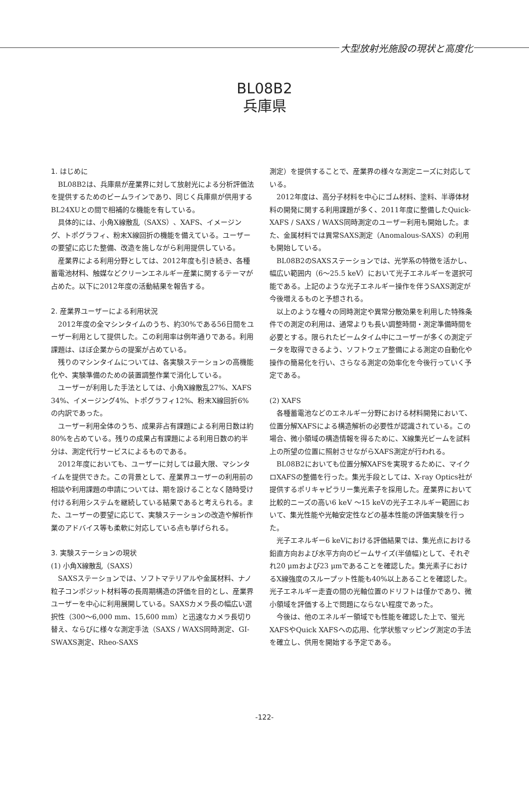大型放射光施設の現状と高度化
BL08B2
兵庫県
1. はじめに
BL08B2は、兵庫県が産業界に対して放射光による分析評価法を提供するためのビームラインであり、同じく兵庫県が供用するBL24XUとの間で相補的な機能を有している。
具体的には、小角X線散乱（SAXS）、XAFS、イメージング、トポグラフィ、粉末X線回折の機能を備えている。ユーザーの要望に応じた整備、改造を施しながら利用提供している。
産業界による利用分野としては、2012年度も引き続き、各種蓄電池材料、触媒などクリーンエネルギー産業に関するテーマが占めた。以下に2012年度の活動結果を報告する。
2. 産業界ユーザーによる利用状況
2012年度の全マシンタイムのうち、約30%である56日間をユーザー利用として提供した。この利用率は例年通りである。利用課題は、ほぼ企業からの提案が占めている。
残りのマシンタイムについては、各実験ステーションの高機能化や、実験準備のための装置調整作業で消化している。
ユーザーが利用した手法としては、小角X線散乱27%、XAFS 34%、イメージング4%、トポグラフィ12%、粉末X線回折6%の内訳であった。
ユーザー利用全体のうち、成果非占有課題による利用日数は約80%を占めている。残りの成果占有課題による利用日数の約半分は、測定代行サービスによるものである。
2012年度においても、ユーザーに対しては最大限、マシンタイムを提供できた。この背景として、産業界ユーザーの利用前の相談や利用課題の申請については、期を設けることなく随時受け付ける利用システムを継続している結果であると考えられる。また、ユーザーの要望に応じて、実験ステーションの改造や解析作業のアドバイス等も柔軟に対応している点も挙げられる。
3. 実験ステーションの現状
(1) 小角X線散乱（SAXS）
SAXSステーションでは、ソフトマテリアルや金属材料、ナノ粒子コンポジット材料等の長周期構造の評価を目的とし、産業界ユーザーを中心に利用展開している。SAXSカメラ長の幅広い選択性（300～6,000 mm、15,600 mm）と迅速なカメラ長切り替え、ならびに様々な測定手法（SAXS / WAXS同時測定、GI-SWAXS測定、Rheo-SAXS
測定）を提供することで、産業界の様々な測定ニーズに対応している。
2012年度は、高分子材料を中心にゴム材料、塗料、半導体材料の開発に関する利用課題が多く、2011年度に整備したQuick-XAFS / SAXS / WAXS同時測定のユーザー利用も開始した。また、金属材料では異常SAXS測定（Anomalous-SAXS）の利用も開始している。
BL08B2のSAXSステーションでは、光学系の特徴を活かし、幅広い範囲内（6～25.5 keV）において光子エネルギーを選択可能である。上記のような光子エネルギー操作を伴うSAXS測定が今後増えるものと予想される。
以上のような種々の同時測定や異常分散効果を利用した特殊条件での測定の利用は、通常よりも長い調整時間・測定準備時間を必要とする。限られたビームタイム中にユーザーが多くの測定データを取得できるよう、ソフトウェア整備による測定の自動化や操作の簡易化を行い、さらなる測定の効率化を今後行っていく予定である。
(2) XAFS
各種蓄電池などのエネルギー分野における材料開発において、位置分解XAFSによる構造解析の必要性が認識されている。この場合、微小領域の構造情報を得るために、X線集光ビームを試料上の所望の位置に照射させながらXAFS測定が行われる。
BL08B2においても位置分解XAFSを実現するために、マイクロXAFSの整備を行った。集光手段としては、X-ray Optics社が提供するポリキャピラリー集光素子を採用した。産業界において比較的ニーズの高い6 keV ～15 keVの光子エネルギー範囲において、集光性能や光軸安定性などの基本性能の評価実験を行った。
光子エネルギー6 keVにおける評価結果では、集光点における鉛直方向および水平方向のビームサイズ(半値幅)として、それぞれ20 μmおよび23 μmであることを確認した。集光素子におけるX線強度のスループット性能も40%以上あることを確認した。光子エネルギー走査の間の光軸位置のドリフトは僅かであり、微小領域を評価する上で問題にならない程度であった。
今後は、他のエネルギー領域でも性能を確認した上で、蛍光XAFSやQuick XAFSへの応用、化学状態マッピング測定の手法を確立し、供用を開始する予定である。
-122-